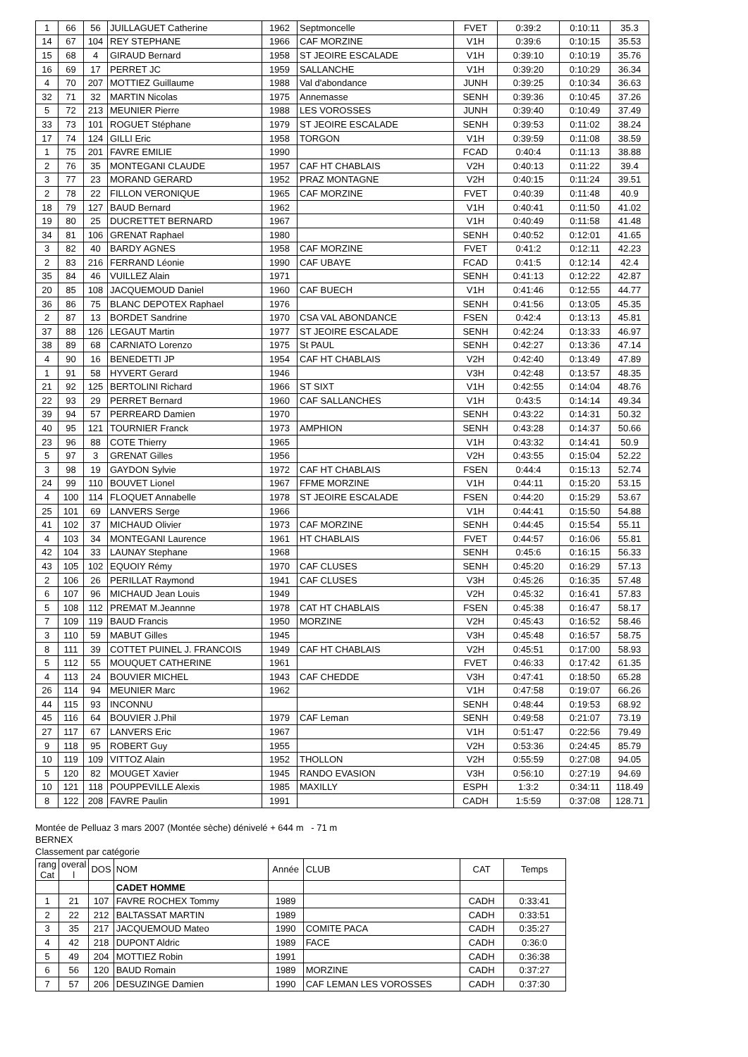| 1 | 66 | 56 | JUILLAGUET Catherine | 1962 | Septmoncelle | FVET | 0:39:2 | 0:10:11 | 35.3 |
| 14 | 67 | 104 | REY STEPHANE | 1966 | CAF MORZINE | V1H | 0:39:6 | 0:10:15 | 35.53 |
| 15 | 68 | 4 | GIRAUD Bernard | 1958 | ST JEOIRE ESCALADE | V1H | 0:39:10 | 0:10:19 | 35.76 |
| 16 | 69 | 17 | PERRET JC | 1959 | SALLANCHE | V1H | 0:39:20 | 0:10:29 | 36.34 |
| 4 | 70 | 207 | MOTTIEZ Guillaume | 1988 | Val d'abondance | JUNH | 0:39:25 | 0:10:34 | 36.63 |
| 32 | 71 | 32 | MARTIN Nicolas | 1975 | Annemasse | SENH | 0:39:36 | 0:10:45 | 37.26 |
| 5 | 72 | 213 | MEUNIER Pierre | 1988 | LES VOROSSES | JUNH | 0:39:40 | 0:10:49 | 37.49 |
| 33 | 73 | 101 | ROGUET Stéphane | 1979 | ST JEOIRE ESCALADE | SENH | 0:39:53 | 0:11:02 | 38.24 |
| 17 | 74 | 124 | GILLI Eric | 1958 | TORGON | V1H | 0:39:59 | 0:11:08 | 38.59 |
| 1 | 75 | 201 | FAVRE EMILIE | 1990 | | FCAD | 0:40:4 | 0:11:13 | 38.88 |
| 2 | 76 | 35 | MONTEGANI CLAUDE | 1957 | CAF HT CHABLAIS | V2H | 0:40:13 | 0:11:22 | 39.4 |
| 3 | 77 | 23 | MORAND GERARD | 1952 | PRAZ MONTAGNE | V2H | 0:40:15 | 0:11:24 | 39.51 |
| 2 | 78 | 22 | FILLON VERONIQUE | 1965 | CAF MORZINE | FVET | 0:40:39 | 0:11:48 | 40.9 |
| 18 | 79 | 127 | BAUD Bernard | 1962 | | V1H | 0:40:41 | 0:11:50 | 41.02 |
| 19 | 80 | 25 | DUCRETTET BERNARD | 1967 | | V1H | 0:40:49 | 0:11:58 | 41.48 |
| 34 | 81 | 106 | GRENAT Raphael | 1980 | | SENH | 0:40:52 | 0:12:01 | 41.65 |
| 3 | 82 | 40 | BARDY AGNES | 1958 | CAF MORZINE | FVET | 0:41:2 | 0:12:11 | 42.23 |
| 2 | 83 | 216 | FERRAND Léonie | 1990 | CAF UBAYE | FCAD | 0:41:5 | 0:12:14 | 42.4 |
| 35 | 84 | 46 | VUILLEZ Alain | 1971 | | SENH | 0:41:13 | 0:12:22 | 42.87 |
| 20 | 85 | 108 | JACQUEMOUD Daniel | 1960 | CAF BUECH | V1H | 0:41:46 | 0:12:55 | 44.77 |
| 36 | 86 | 75 | BLANC DEPOTEX Raphael | 1976 | | SENH | 0:41:56 | 0:13:05 | 45.35 |
| 2 | 87 | 13 | BORDET Sandrine | 1970 | CSA VAL ABONDANCE | FSEN | 0:42:4 | 0:13:13 | 45.81 |
| 37 | 88 | 126 | LEGAUT Martin | 1977 | ST JEOIRE ESCALADE | SENH | 0:42:24 | 0:13:33 | 46.97 |
| 38 | 89 | 68 | CARNIATO Lorenzo | 1975 | St PAUL | SENH | 0:42:27 | 0:13:36 | 47.14 |
| 4 | 90 | 16 | BENEDETTI JP | 1954 | CAF HT CHABLAIS | V2H | 0:42:40 | 0:13:49 | 47.89 |
| 1 | 91 | 58 | HYVERT Gerard | 1946 | | V3H | 0:42:48 | 0:13:57 | 48.35 |
| 21 | 92 | 125 | BERTOLINI Richard | 1966 | ST SIXT | V1H | 0:42:55 | 0:14:04 | 48.76 |
| 22 | 93 | 29 | PERRET Bernard | 1960 | CAF SALLANCHES | V1H | 0:43:5 | 0:14:14 | 49.34 |
| 39 | 94 | 57 | PERREARD Damien | 1970 | | SENH | 0:43:22 | 0:14:31 | 50.32 |
| 40 | 95 | 121 | TOURNIER Franck | 1973 | AMPHION | SENH | 0:43:28 | 0:14:37 | 50.66 |
| 23 | 96 | 88 | COTE Thierry | 1965 | | V1H | 0:43:32 | 0:14:41 | 50.9 |
| 5 | 97 | 3 | GRENAT Gilles | 1956 | | V2H | 0:43:55 | 0:15:04 | 52.22 |
| 3 | 98 | 19 | GAYDON Sylvie | 1972 | CAF HT CHABLAIS | FSEN | 0:44:4 | 0:15:13 | 52.74 |
| 24 | 99 | 110 | BOUVET Lionel | 1967 | FFME MORZINE | V1H | 0:44:11 | 0:15:20 | 53.15 |
| 4 | 100 | 114 | FLOQUET Annabelle | 1978 | ST JEOIRE ESCALADE | FSEN | 0:44:20 | 0:15:29 | 53.67 |
| 25 | 101 | 69 | LANVERS Serge | 1966 | | V1H | 0:44:41 | 0:15:50 | 54.88 |
| 41 | 102 | 37 | MICHAUD Olivier | 1973 | CAF MORZINE | SENH | 0:44:45 | 0:15:54 | 55.11 |
| 4 | 103 | 34 | MONTEGANI Laurence | 1961 | HT CHABLAIS | FVET | 0:44:57 | 0:16:06 | 55.81 |
| 42 | 104 | 33 | LAUNAY Stephane | 1968 | | SENH | 0:45:6 | 0:16:15 | 56.33 |
| 43 | 105 | 102 | EQUOIY Rémy | 1970 | CAF CLUSES | SENH | 0:45:20 | 0:16:29 | 57.13 |
| 2 | 106 | 26 | PERILLAT Raymond | 1941 | CAF CLUSES | V3H | 0:45:26 | 0:16:35 | 57.48 |
| 6 | 107 | 96 | MICHAUD Jean Louis | 1949 | | V2H | 0:45:32 | 0:16:41 | 57.83 |
| 5 | 108 | 112 | PREMAT M.Jeannne | 1978 | CAT HT CHABLAIS | FSEN | 0:45:38 | 0:16:47 | 58.17 |
| 7 | 109 | 119 | BAUD Francis | 1950 | MORZINE | V2H | 0:45:43 | 0:16:52 | 58.46 |
| 3 | 110 | 59 | MABUT Gilles | 1945 | | V3H | 0:45:48 | 0:16:57 | 58.75 |
| 8 | 111 | 39 | COTTET PUINEL J. FRANCOIS | 1949 | CAF HT CHABLAIS | V2H | 0:45:51 | 0:17:00 | 58.93 |
| 5 | 112 | 55 | MOUQUET CATHERINE | 1961 | | FVET | 0:46:33 | 0:17:42 | 61.35 |
| 4 | 113 | 24 | BOUVIER MICHEL | 1943 | CAF CHEDDE | V3H | 0:47:41 | 0:18:50 | 65.28 |
| 26 | 114 | 94 | MEUNIER Marc | 1962 | | V1H | 0:47:58 | 0:19:07 | 66.26 |
| 44 | 115 | 93 | INCONNU | | | SENH | 0:48:44 | 0:19:53 | 68.92 |
| 45 | 116 | 64 | BOUVIER J.Phil | 1979 | CAF Leman | SENH | 0:49:58 | 0:21:07 | 73.19 |
| 27 | 117 | 67 | LANVERS Eric | 1967 | | V1H | 0:51:47 | 0:22:56 | 79.49 |
| 9 | 118 | 95 | ROBERT Guy | 1955 | | V2H | 0:53:36 | 0:24:45 | 85.79 |
| 10 | 119 | 109 | VITTOZ Alain | 1952 | THOLLON | V2H | 0:55:59 | 0:27:08 | 94.05 |
| 5 | 120 | 82 | MOUGET Xavier | 1945 | RANDO EVASION | V3H | 0:56:10 | 0:27:19 | 94.69 |
| 10 | 121 | 118 | POUPPEVILLE Alexis | 1985 | MAXILLY | ESPH | 1:3:2 | 0:34:11 | 118.49 |
| 8 | 122 | 208 | FAVRE Paulin | 1991 | | CADH | 1:5:59 | 0:37:08 | 128.71 |
Montée de Pelluaz 3 mars 2007 (Montée sèche) dénivelé + 644 m - 71 m
BERNEX
Classement par catégorie
| rang Cat | overal l | DOS | NOM | Année | CLUB | CAT | Temps |
| --- | --- | --- | --- | --- | --- | --- | --- |
| | | | CADET HOMME | | | | |
| 1 | 21 | 107 | FAVRE ROCHEX Tommy | 1989 | | CADH | 0:33:41 |
| 2 | 22 | 212 | BALTASSAT MARTIN | 1989 | | CADH | 0:33:51 |
| 3 | 35 | 217 | JACQUEMOUD Mateo | 1990 | COMITE PACA | CADH | 0:35:27 |
| 4 | 42 | 218 | DUPONT Aldric | 1989 | FACE | CADH | 0:36:0 |
| 5 | 49 | 204 | MOTTIEZ Robin | 1991 | | CADH | 0:36:38 |
| 6 | 56 | 120 | BAUD Romain | 1989 | MORZINE | CADH | 0:37:27 |
| 7 | 57 | 206 | DESUZINGE Damien | 1990 | CAF LEMAN LES VOROSSES | CADH | 0:37:30 |